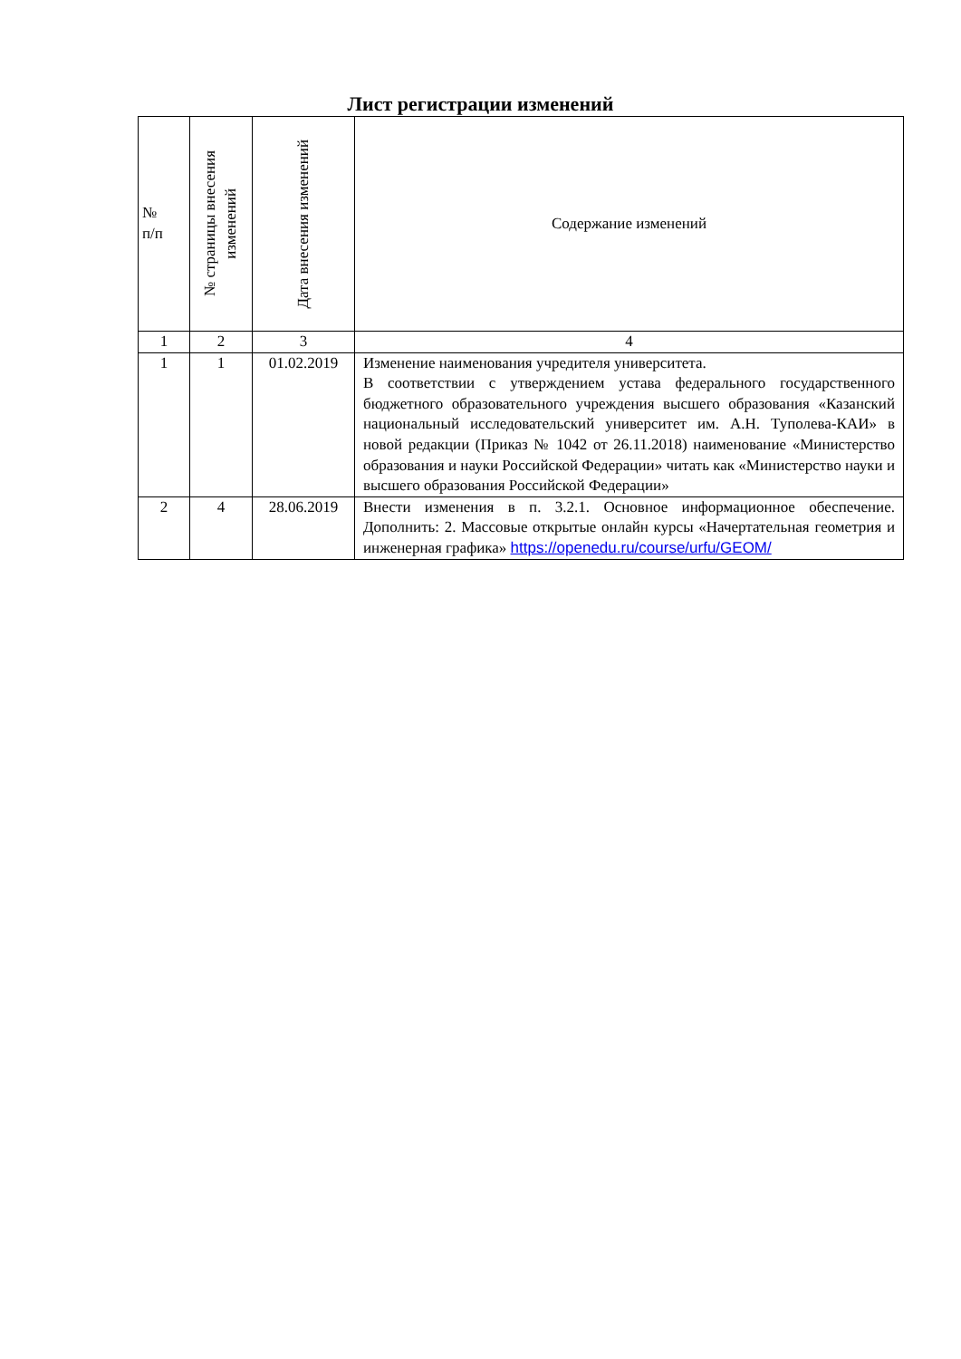Лист регистрации изменений
| № п/п | № страницы внесения изменений | Дата внесения изменений | Содержание изменений |
| --- | --- | --- | --- |
| 1 | 2 | 3 | 4 |
| 1 | 1 | 01.02.2019 | Изменение наименования учредителя университета. В соответствии с утверждением устава федерального государственного бюджетного образовательного учреждения высшего образования «Казанский национальный исследовательский университет им. А.Н. Туполева-КАИ» в новой редакции (Приказ № 1042 от 26.11.2018) наименование «Министерство образования и науки Российской Федерации» читать как «Министерство науки и высшего образования Российской Федерации» |
| 2 | 4 | 28.06.2019 | Внести изменения в п. 3.2.1. Основное информационное обеспечение. Дополнить: 2. Массовые открытые онлайн курсы «Начертательная геометрия и инженерная графика» https://openedu.ru/course/urfu/GEOM/ |